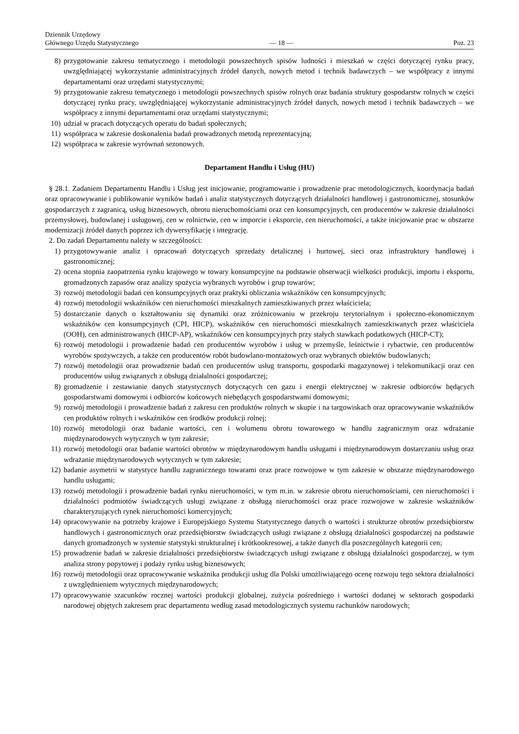Dziennik Urzędowy
Głównego Urzędu Statystycznego
— 18 —
Poz. 23
8) przygotowanie zakresu tematycznego i metodologii powszechnych spisów ludności i mieszkań w części dotyczącej rynku pracy, uwzględniającej wykorzystanie administracyjnych źródeł danych, nowych metod i technik badawczych – we współpracy z innymi departamentami oraz urzędami statystycznymi;
9) przygotowanie zakresu tematycznego i metodologii powszechnych spisów rolnych oraz badania struktury gospodarstw rolnych w części dotyczącej rynku pracy, uwzględniającej wykorzystanie administracyjnych źródeł danych, nowych metod i technik badawczych – we współpracy z innymi departamentami oraz urzędami statystycznymi;
10) udział w pracach dotyczących operatu do badań społecznych;
11) współpraca w zakresie doskonalenia badań prowadzonych metodą reprezentacyjną;
12) współpraca w zakresie wyrównań sezonowych.
Departament Handlu i Usług (HU)
§ 28.1. Zadaniem Departamentu Handlu i Usług jest inicjowanie, programowanie i prowadzenie prac metodologicznych, koordynacja badań oraz opracowywanie i publikowanie wyników badań i analiz statystycznych dotyczących działalności handlowej i gastronomicznej, stosunków gospodarczych z zagranicą, usług biznesowych, obrotu nieruchomościami oraz cen konsumpcyjnych, cen producentów w zakresie działalności przemysłowej, budowlanej i usługowej, cen w rolnictwie, cen w imporcie i eksporcie, cen nieruchomości, a także inicjowanie prac w obszarze modernizacji źródeł danych poprzez ich dywersyfikację i integrację.
2. Do zadań Departamentu należy w szczególności:
1) przygotowywanie analiz i opracowań dotyczących sprzedaży detalicznej i hurtowej, sieci oraz infrastruktury handlowej i gastronomicznej;
2) ocena stopnia zaopatrzenia rynku krajowego w towary konsumpcyjne na podstawie obserwacji wielkości produkcji, importu i eksportu, gromadzonych zapasów oraz analizy spożycia wybranych wyrobów i grup towarów;
3) rozwój metodologii badań cen konsumpcyjnych oraz praktyki obliczania wskaźników cen konsumpcyjnych;
4) rozwój metodologii wskaźników cen nieruchomości mieszkalnych zamieszkiwanych przez właściciela;
5) dostarczanie danych o kształtowaniu się dynamiki oraz zróżnicowaniu w przekroju terytorialnym i społeczno-ekonomicznym wskaźników cen konsumpcyjnych (CPI, HICP), wskaźników cen nieruchomości mieszkalnych zamieszkiwanych przez właściciela (OOH), cen administrowanych (HICP-AP), wskaźników cen konsumpcyjnych przy stałych stawkach podatkowych (HICP-CT);
6) rozwój metodologii i prowadzenie badań cen producentów wyrobów i usług w przemyśle, leśnictwie i rybactwie, cen producentów wyrobów spożywczych, a także cen producentów robót budowlano-montażowych oraz wybranych obiektów budowlanych;
7) rozwój metodologii oraz prowadzenie badań cen producentów usług transportu, gospodarki magazynowej i telekomunikacji oraz cen producentów usług związanych z obsługą działalności gospodarczej;
8) gromadzenie i zestawianie danych statystycznych dotyczących cen gazu i energii elektrycznej w zakresie odbiorców będących gospodarstwami domowymi i odbiorców końcowych niebędących gospodarstwami domowymi;
9) rozwój metodologii i prowadzenie badań z zakresu cen produktów rolnych w skupie i na targowiskach oraz opracowywanie wskaźników cen produktów rolnych i wskaźników cen środków produkcji rolnej;
10) rozwój metodologii oraz badanie wartości, cen i wolumenu obrotu towarowego w handlu zagranicznym oraz wdrażanie międzynarodowych wytycznych w tym zakresie;
11) rozwój metodologii oraz badanie wartości obrotów w międzynarodowym handlu usługami i międzynarodowym dostarczaniu usług oraz wdrażanie międzynarodowych wytycznych w tym zakresie;
12) badanie asymetrii w statystyce handlu zagranicznego towarami oraz prace rozwojowe w tym zakresie w obszarze międzynarodowego handlu usługami;
13) rozwój metodologii i prowadzenie badań rynku nieruchomości, w tym m.in. w zakresie obrotu nieruchomościami, cen nieruchomości i działalności podmiotów świadczących usługi związane z obsługą nieruchomości oraz prace rozwojowe w zakresie wskaźników charakteryzujących rynek nieruchomości komercyjnych;
14) opracowywanie na potrzeby krajowe i Europejskiego Systemu Statystycznego danych o wartości i strukturze obrotów przedsiębiorstw handlowych i gastronomicznych oraz przedsiębiorstw świadczących usługi związane z obsługą działalności gospodarczej na podstawie danych gromadzonych w systemie statystyki strukturalnej i krótkookresowej, a także danych dla poszczególnych kategorii cen;
15) prowadzenie badań w zakresie działalności przedsiębiorstw świadczących usługi związane z obsługą działalności gospodarczej, w tym analiza strony popytowej i podaży rynku usług biznesowych;
16) rozwój metodologii oraz opracowywanie wskaźnika produkcji usług dla Polski umożliwiającego ocenę rozwoju tego sektora działalności z uwzględnieniem wytycznych międzynarodowych;
17) opracowywanie szacunków rocznej wartości produkcji globalnej, zużycia pośredniego i wartości dodanej w sektorach gospodarki narodowej objętych zakresem prac departamentu według zasad metodologicznych systemu rachunków narodowych;